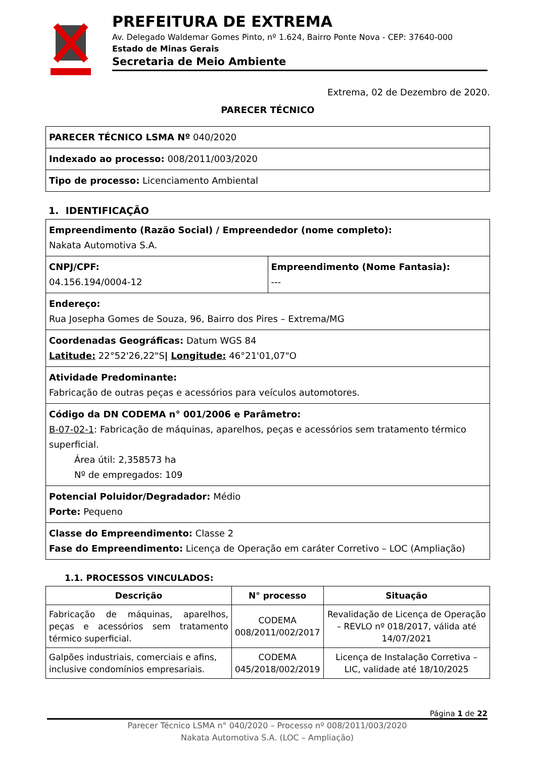PREFEITURA DE EXTREMA
Av. Delegado Waldemar Gomes Pinto, nº 1.624, Bairro Ponte Nova - CEP: 37640-000
Estado de Minas Gerais
Secretaria de Meio Ambiente
Extrema, 02 de Dezembro de 2020.
PARECER TÉCNICO
| PARECER TÉCNICO LSMA Nº 040/2020 |
| Indexado ao processo: 008/2011/003/2020 |
| Tipo de processo: Licenciamento Ambiental |
1. IDENTIFICAÇÃO
| Empreendimento (Razão Social) / Empreendedor (nome completo): Nakata Automotiva S.A. | |
| CNPJ/CPF: 04.156.194/0004-12 | Empreendimento (Nome Fantasia): --- |
| Endereço: Rua Josepha Gomes de Souza, 96, Bairro dos Pires – Extrema/MG | |
| Coordenadas Geográficas: Datum WGS 84 Latitude: 22°52'26,22"S / Longitude: 46°21'01,07"O | |
| Atividade Predominante: Fabricação de outras peças e acessórios para veículos automotores. | |
| Código da DN CODEMA n° 001/2006 e Parâmetro: B-07-02-1 : Fabricação de máquinas, aparelhos, peças e acessórios sem tratamento térmico superficial. Área útil: 2,358573 ha Nº de empregados: 109 | |
| Potencial Poluidor/Degradador: Médio Porte: Pequeno | |
| Classe do Empreendimento: Classe 2 Fase do Empreendimento: Licença de Operação em caráter Corretivo – LOC (Ampliação) | |
1.1. PROCESSOS VINCULADOS:
| Descrição | N° processo | Situação |
| --- | --- | --- |
| Fabricação de máquinas, aparelhos, peças e acessórios sem tratamento térmico superficial. | CODEMA 008/2011/002/2017 | Revalidação de Licença de Operação – REVLO nº 018/2017, válida até 14/07/2021 |
| Galpões industriais, comerciais e afins, inclusive condomínios empresariais. | CODEMA 045/2018/002/2019 | Licença de Instalação Corretiva – LIC, validade até 18/10/2025 |
Página 1 de 22
Parecer Técnico LSMA n° 040/2020 – Processo nº 008/2011/003/2020
Nakata Automotiva S.A. (LOC – Ampliação)